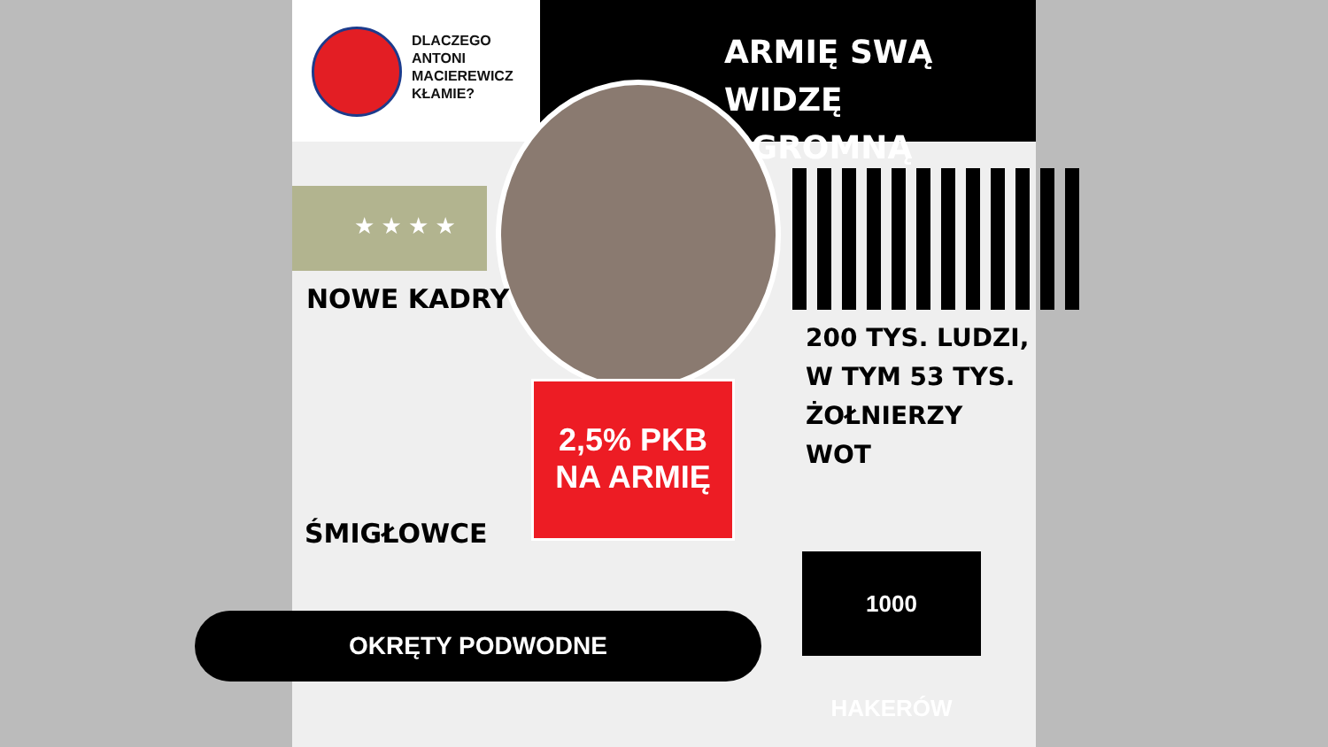DLACZEGO
ANTONI
MACIEREWICZ
KŁAMIE?
ARMIĘ SWĄ
WIDZĘ OGROMNĄ
★ ★ ★ ★
NOWE KADRY
200 TYS. LUDZI,
W TYM 53 TYS.
ŻOŁNIERZY WOT
ŚMIGŁOWCE
2,5% PKB
NA ARMIĘ
1000 HAKERÓW
OKRĘTY PODWODNE